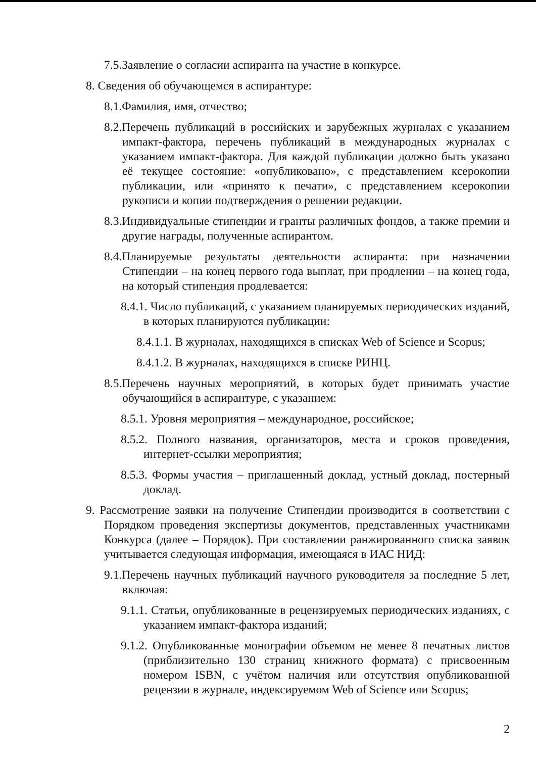7.5.Заявление о согласии аспиранта на участие в конкурсе.
8. Сведения об обучающемся в аспирантуре:
8.1.Фамилия, имя, отчество;
8.2.Перечень публикаций в российских и зарубежных журналах с указанием импакт-фактора, перечень публикаций в международных журналах с указанием импакт-фактора. Для каждой публикации должно быть указано её текущее состояние: «опубликовано», с представлением ксерокопии публикации, или «принято к печати», с представлением ксерокопии рукописи и копии подтверждения о решении редакции.
8.3.Индивидуальные стипендии и гранты различных фондов, а также премии и другие награды, полученные аспирантом.
8.4.Планируемые результаты деятельности аспиранта: при назначении Стипендии – на конец первого года выплат, при продлении – на конец года, на который стипендия продлевается:
8.4.1. Число публикаций, с указанием планируемых периодических изданий, в которых планируются публикации:
8.4.1.1. В журналах, находящихся в списках Web of Science и Scopus;
8.4.1.2. В журналах, находящихся в списке РИНЦ.
8.5.Перечень научных мероприятий, в которых будет принимать участие обучающийся в аспирантуре, с указанием:
8.5.1. Уровня мероприятия – международное, российское;
8.5.2. Полного названия, организаторов, места и сроков проведения, интернет-ссылки мероприятия;
8.5.3. Формы участия – приглашенный доклад, устный доклад, постерный доклад.
9. Рассмотрение заявки на получение Стипендии производится в соответствии с Порядком проведения экспертизы документов, представленных участниками Конкурса (далее – Порядок). При составлении ранжированного списка заявок учитывается следующая информация, имеющаяся в ИАС НИД:
9.1.Перечень научных публикаций научного руководителя за последние 5 лет, включая:
9.1.1. Статьи, опубликованные в рецензируемых периодических изданиях, с указанием импакт-фактора изданий;
9.1.2. Опубликованные монографии объемом не менее 8 печатных листов (приблизительно 130 страниц книжного формата) с присвоенным номером ISBN, с учётом наличия или отсутствия опубликованной рецензии в журнале, индексируемом Web of Science или Scopus;
2